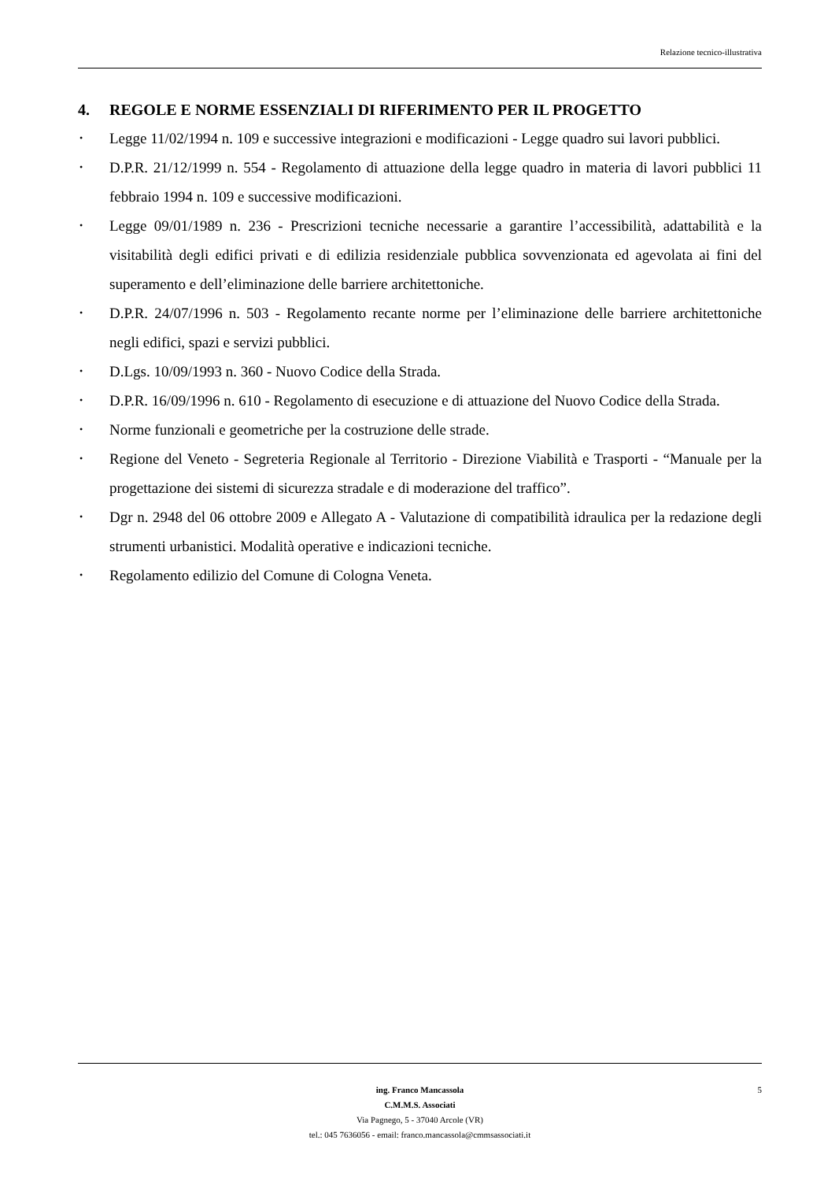Relazione tecnico-illustrativa
4. REGOLE E NORME ESSENZIALI DI RIFERIMENTO PER IL PROGETTO
• Legge 11/02/1994 n. 109 e successive integrazioni e modificazioni - Legge quadro sui lavori pubblici.
• D.P.R. 21/12/1999 n. 554 - Regolamento di attuazione della legge quadro in materia di lavori pubblici 11 febbraio 1994 n. 109 e successive modificazioni.
• Legge 09/01/1989 n. 236 - Prescrizioni tecniche necessarie a garantire l’accessibilità, adattabilità e la visitabilità degli edifici privati e di edilizia residenziale pubblica sovvenzionata ed agevolata ai fini del superamento e dell’eliminazione delle barriere architettoniche.
• D.P.R. 24/07/1996 n. 503 - Regolamento recante norme per l’eliminazione delle barriere architettoniche negli edifici, spazi e servizi pubblici.
• D.Lgs. 10/09/1993 n. 360 - Nuovo Codice della Strada.
• D.P.R. 16/09/1996 n. 610 - Regolamento di esecuzione e di attuazione del Nuovo Codice della Strada.
• Norme funzionali e geometriche per la costruzione delle strade.
• Regione del Veneto - Segreteria Regionale al Territorio - Direzione Viabilità e Trasporti - “Manuale per la progettazione dei sistemi di sicurezza stradale e di moderazione del traffico”.
• Dgr n. 2948 del 06 ottobre 2009 e Allegato A - Valutazione di compatibilità idraulica per la redazione degli strumenti urbanistici. Modalità operative e indicazioni tecniche.
• Regolamento edilizio del Comune di Cologna Veneta.
ing. Franco Mancassola
C.M.M.S. Associati
Via Pagnego, 5 - 37040 Arcole (VR)
tel.: 045 7636056 - email: franco.mancassola@cmmsassociati.it
5